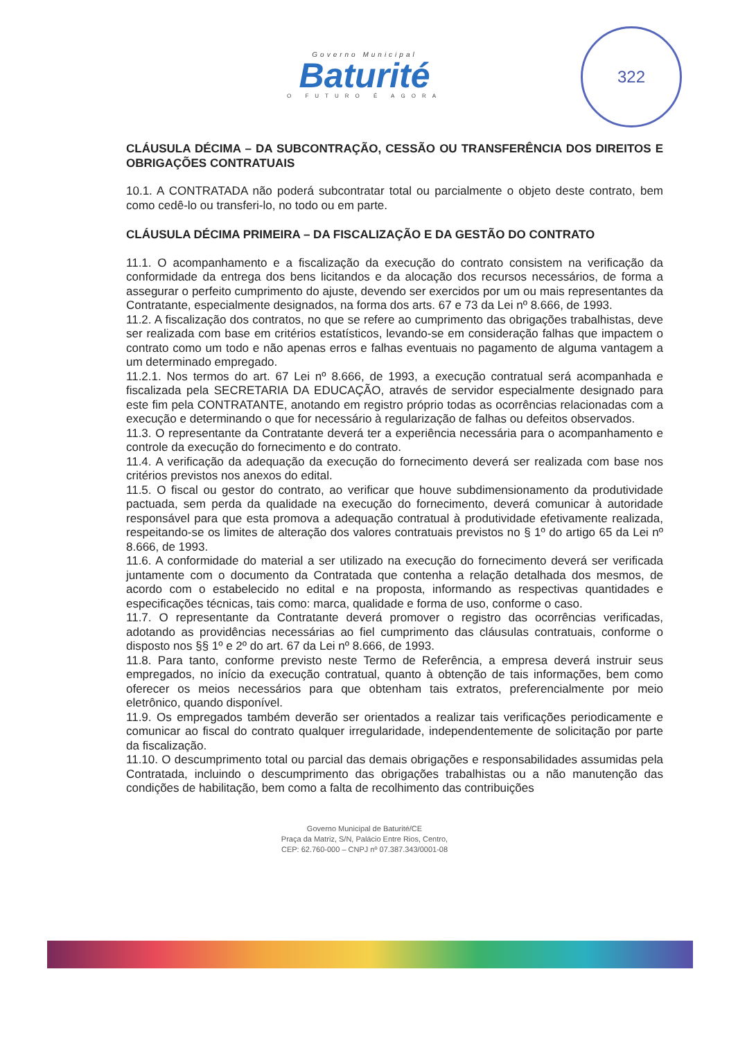Governo Municipal
Baturité
O FUTURO É AGORA
322
CLÁUSULA DÉCIMA – DA SUBCONTRAÇÃO, CESSÃO OU TRANSFERÊNCIA DOS DIREITOS E OBRIGAÇÕES CONTRATUAIS
10.1. A CONTRATADA não poderá subcontratar total ou parcialmente o objeto deste contrato, bem como cedê-lo ou transferi-lo, no todo ou em parte.
CLÁUSULA DÉCIMA PRIMEIRA – DA FISCALIZAÇÃO E DA GESTÃO DO CONTRATO
11.1. O acompanhamento e a fiscalização da execução do contrato consistem na verificação da conformidade da entrega dos bens licitandos e da alocação dos recursos necessários, de forma a assegurar o perfeito cumprimento do ajuste, devendo ser exercidos por um ou mais representantes da Contratante, especialmente designados, na forma dos arts. 67 e 73 da Lei nº 8.666, de 1993.
11.2. A fiscalização dos contratos, no que se refere ao cumprimento das obrigações trabalhistas, deve ser realizada com base em critérios estatísticos, levando-se em consideração falhas que impactem o contrato como um todo e não apenas erros e falhas eventuais no pagamento de alguma vantagem a um determinado empregado.
11.2.1. Nos termos do art. 67 Lei nº 8.666, de 1993, a execução contratual será acompanhada e fiscalizada pela SECRETARIA DA EDUCAÇÃO, através de servidor especialmente designado para este fim pela CONTRATANTE, anotando em registro próprio todas as ocorrências relacionadas com a execução e determinando o que for necessário à regularização de falhas ou defeitos observados.
11.3. O representante da Contratante deverá ter a experiência necessária para o acompanhamento e controle da execução do fornecimento e do contrato.
11.4. A verificação da adequação da execução do fornecimento deverá ser realizada com base nos critérios previstos nos anexos do edital.
11.5. O fiscal ou gestor do contrato, ao verificar que houve subdimensionamento da produtividade pactuada, sem perda da qualidade na execução do fornecimento, deverá comunicar à autoridade responsável para que esta promova a adequação contratual à produtividade efetivamente realizada, respeitando-se os limites de alteração dos valores contratuais previstos no § 1º do artigo 65 da Lei nº 8.666, de 1993.
11.6. A conformidade do material a ser utilizado na execução do fornecimento deverá ser verificada juntamente com o documento da Contratada que contenha a relação detalhada dos mesmos, de acordo com o estabelecido no edital e na proposta, informando as respectivas quantidades e especificações técnicas, tais como: marca, qualidade e forma de uso, conforme o caso.
11.7. O representante da Contratante deverá promover o registro das ocorrências verificadas, adotando as providências necessárias ao fiel cumprimento das cláusulas contratuais, conforme o disposto nos §§ 1º e 2º do art. 67 da Lei nº 8.666, de 1993.
11.8. Para tanto, conforme previsto neste Termo de Referência, a empresa deverá instruir seus empregados, no início da execução contratual, quanto à obtenção de tais informações, bem como oferecer os meios necessários para que obtenham tais extratos, preferencialmente por meio eletrônico, quando disponível.
11.9. Os empregados também deverão ser orientados a realizar tais verificações periodicamente e comunicar ao fiscal do contrato qualquer irregularidade, independentemente de solicitação por parte da fiscalização.
11.10. O descumprimento total ou parcial das demais obrigações e responsabilidades assumidas pela Contratada, incluindo o descumprimento das obrigações trabalhistas ou a não manutenção das condições de habilitação, bem como a falta de recolhimento das contribuições
Governo Municipal de Baturité/CE
Praça da Matriz, S/N, Palácio Entre Rios, Centro,
CEP: 62.760-000 – CNPJ nº 07.387.343/0001-08